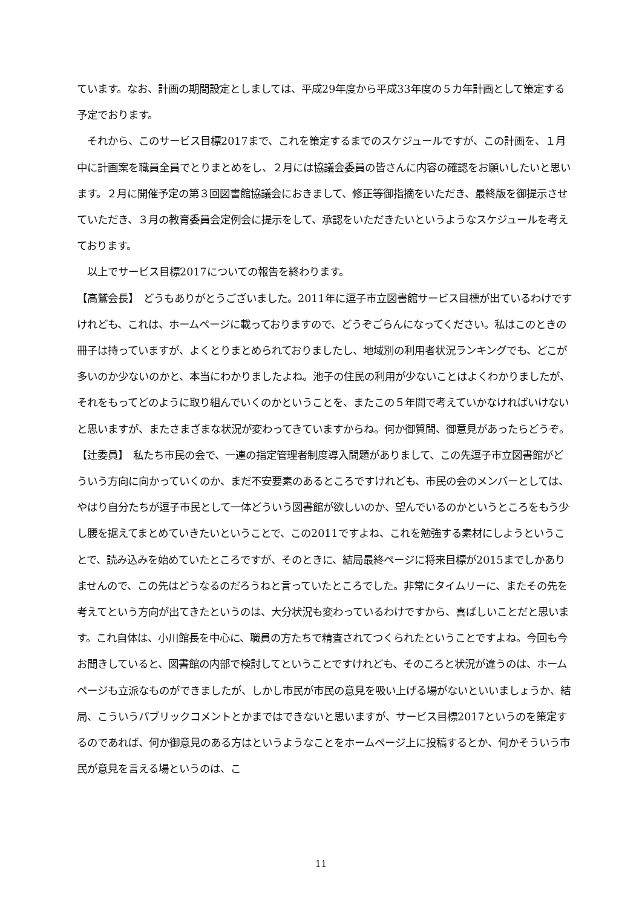ています。なお、計画の期間設定としましては、平成29年度から平成33年度の５カ年計画として策定する予定でおります。
　それから、このサービス目標2017まで、これを策定するまでのスケジュールですが、この計画を、１月中に計画案を職員全員でとりまとめをし、２月には協議会委員の皆さんに内容の確認をお願いしたいと思います。２月に開催予定の第３回図書館協議会におきまして、修正等御指摘をいただき、最終版を御提示させていただき、３月の教育委員会定例会に提示をして、承認をいただきたいというようなスケジュールを考えております。
　以上でサービス目標2017についての報告を終わります。
【高鷲会長】　どうもありがとうございました。2011年に逗子市立図書館サービス目標が出ているわけですけれども、これは、ホームページに載っておりますので、どうぞごらんになってください。私はこのときの冊子は持っていますが、よくとりまとめられておりましたし、地域別の利用者状況ランキングでも、どこが多いのか少ないのかと、本当にわかりましたよね。池子の住民の利用が少ないことはよくわかりましたが、それをもってどのように取り組んでいくのかということを、またこの５年間で考えていかなければいけないと思いますが、またさまざまな状況が変わってきていますからね。何か御質問、御意見があったらどうぞ。
【辻委員】　私たち市民の会で、一連の指定管理者制度導入問題がありまして、この先逗子市立図書館がどういう方向に向かっていくのか、まだ不安要素のあるところですけれども、市民の会のメンバーとしては、やはり自分たちが逗子市民として一体どういう図書館が欲しいのか、望んでいるのかというところをもう少し腰を据えてまとめていきたいということで、この2011ですよね、これを勉強する素材にしようということで、読み込みを始めていたところですが、そのときに、結局最終ページに将来目標が2015までしかありませんので、この先はどうなるのだろうねと言っていたところでした。非常にタイムリーに、またその先を考えてという方向が出てきたというのは、大分状況も変わっているわけですから、喜ばしいことだと思います。これ自体は、小川館長を中心に、職員の方たちで精査されてつくられたということですよね。今回も今お聞きしていると、図書館の内部で検討してということですけれども、そのころと状況が違うのは、ホームページも立派なものができましたが、しかし市民が市民の意見を吸い上げる場がないといいましょうか、結局、こういうパブリックコメントとかまではできないと思いますが、サービス目標2017というのを策定するのであれば、何か御意見のある方はというようなことをホームページ上に投稿するとか、何かそういう市民が意見を言える場というのは、こ
11